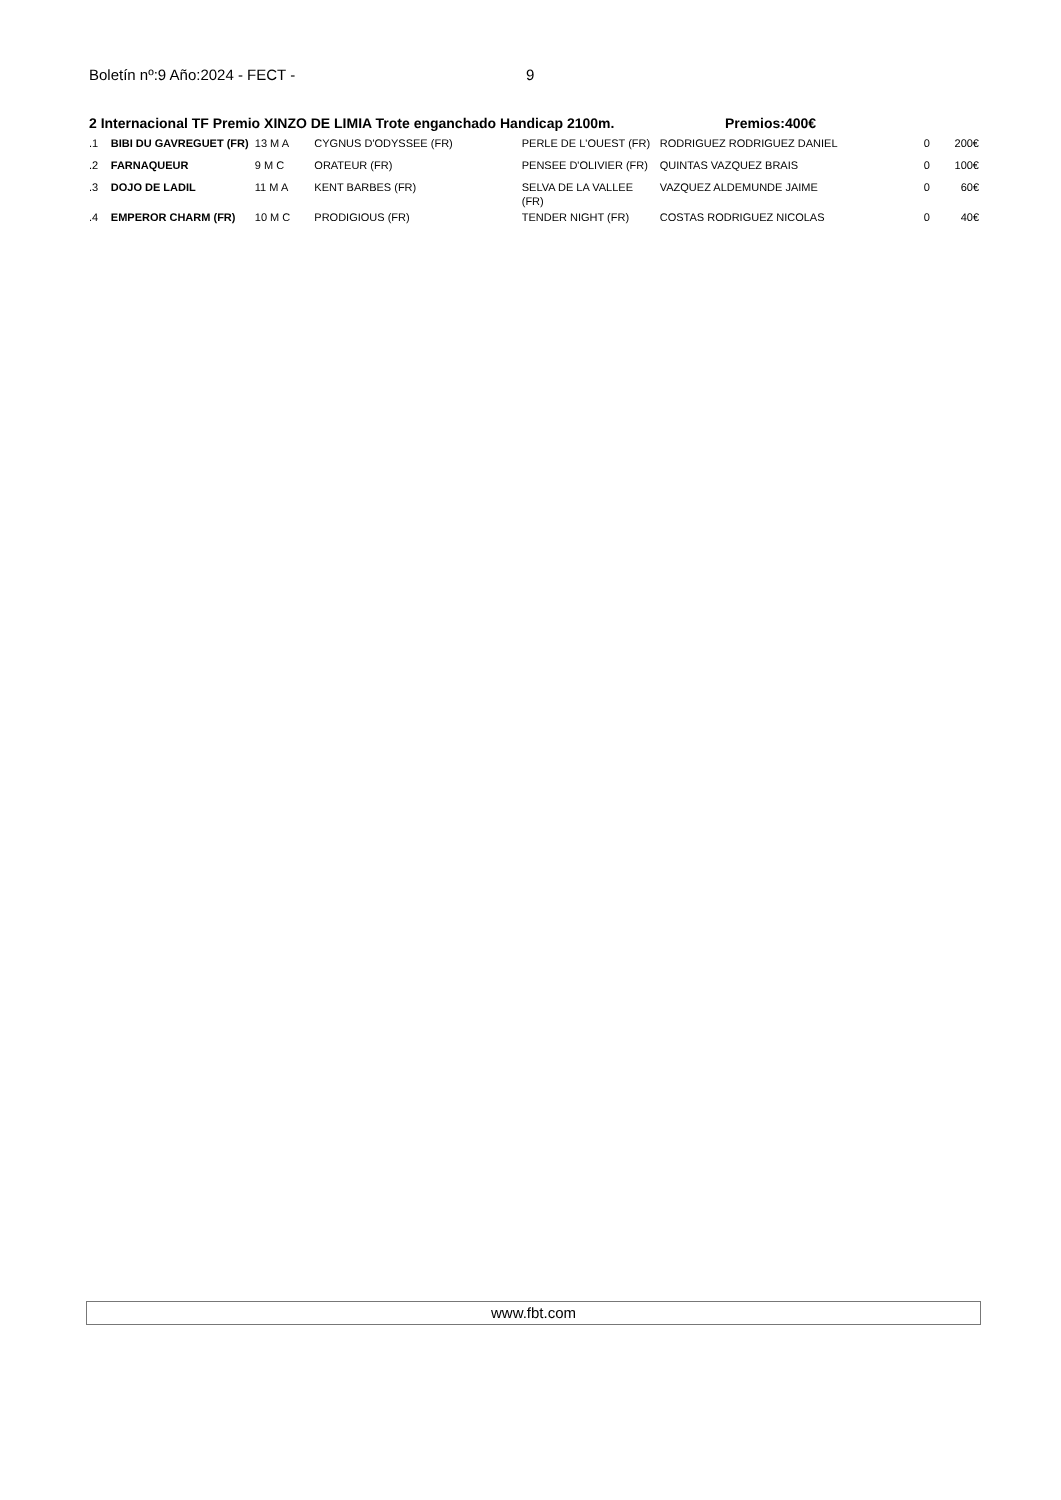Boletín nº:9 Año:2024 - FECT - 9
2 Internacional TF Premio XINZO DE LIMIA Trote enganchado Handicap 2100m. Premios:400€
| .1 | BIBI DU GAVREGUET (FR) | 13 M A | CYGNUS D'ODYSSEE (FR) | PERLE DE L'OUEST (FR) | RODRIGUEZ RODRIGUEZ DANIEL | 0 | 200€ |
| .2 | FARNAQUEUR | 9 M C | ORATEUR (FR) | PENSEE D'OLIVIER (FR) | QUINTAS VAZQUEZ BRAIS | 0 | 100€ |
| .3 | DOJO DE LADIL | 11 M A | KENT BARBES (FR) | SELVA DE LA VALLEE (FR) | VAZQUEZ ALDEMUNDE JAIME | 0 | 60€ |
| .4 | EMPEROR CHARM (FR) | 10 M C | PRODIGIOUS (FR) | TENDER NIGHT (FR) | COSTAS RODRIGUEZ NICOLAS | 0 | 40€ |
www.fbt.com